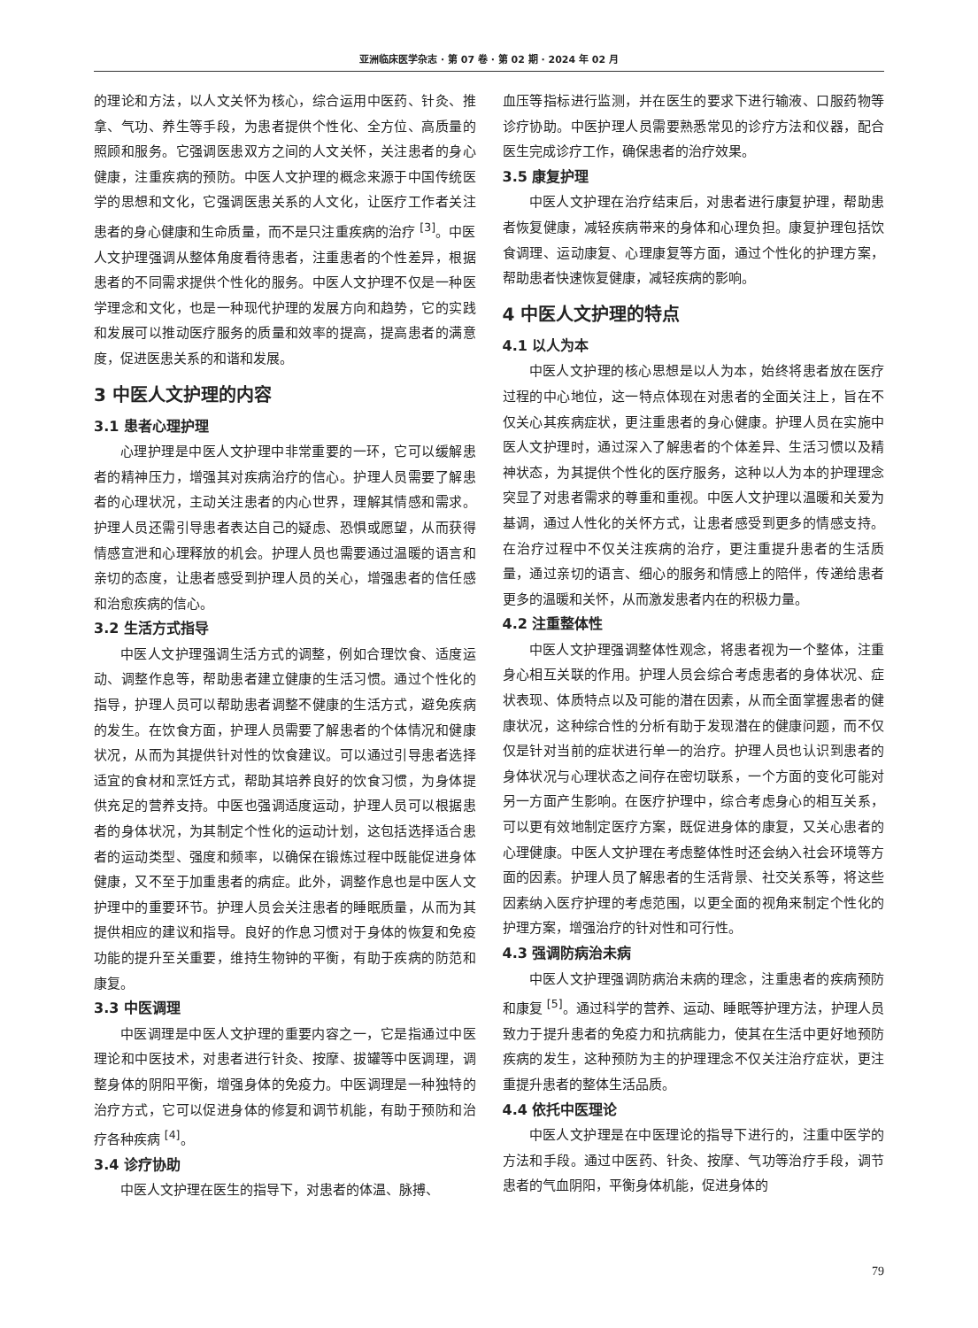亚洲临床医学杂志 · 第 07 卷 · 第 02 期 · 2024 年 02 月
的理论和方法，以人文关怀为核心，综合运用中医药、针灸、推拿、气功、养生等手段，为患者提供个性化、全方位、高质量的照顾和服务。它强调医患双方之间的人文关怀，关注患者的身心健康，注重疾病的预防。中医人文护理的概念来源于中国传统医学的思想和文化，它强调医患关系的人文化，让医疗工作者关注患者的身心健康和生命质量，而不是只注重疾病的治疗 <sup>[3]</sup>。中医人文护理强调从整体角度看待患者，注重患者的个性差异，根据患者的不同需求提供个性化的服务。中医人文护理不仅是一种医学理念和文化，也是一种现代护理的发展方向和趋势，它的实践和发展可以推动医疗服务的质量和效率的提高，提高患者的满意度，促进医患关系的和谐和发展。
3 中医人文护理的内容
3.1 患者心理护理
心理护理是中医人文护理中非常重要的一环，它可以缓解患者的精神压力，增强其对疾病治疗的信心。护理人员需要了解患者的心理状况，主动关注患者的内心世界，理解其情感和需求。护理人员还需引导患者表达自己的疑虑、恐惧或愿望，从而获得情感宣泄和心理释放的机会。护理人员也需要通过温暖的语言和亲切的态度，让患者感受到护理人员的关心，增强患者的信任感和治愈疾病的信心。
3.2 生活方式指导
中医人文护理强调生活方式的调整，例如合理饮食、适度运动、调整作息等，帮助患者建立健康的生活习惯。通过个性化的指导，护理人员可以帮助患者调整不健康的生活方式，避免疾病的发生。在饮食方面，护理人员需要了解患者的个体情况和健康状况，从而为其提供针对性的饮食建议。可以通过引导患者选择适宜的食材和烹饪方式，帮助其培养良好的饮食习惯，为身体提供充足的营养支持。中医也强调适度运动，护理人员可以根据患者的身体状况，为其制定个性化的运动计划，这包括选择适合患者的运动类型、强度和频率，以确保在锻炼过程中既能促进身体健康，又不至于加重患者的病症。此外，调整作息也是中医人文护理中的重要环节。护理人员会关注患者的睡眠质量，从而为其提供相应的建议和指导。良好的作息习惯对于身体的恢复和免疫功能的提升至关重要，维持生物钟的平衡，有助于疾病的防范和康复。
3.3 中医调理
中医调理是中医人文护理的重要内容之一，它是指通过中医理论和中医技术，对患者进行针灸、按摩、拔罐等中医调理，调整身体的阴阳平衡，增强身体的免疫力。中医调理是一种独特的治疗方式，它可以促进身体的修复和调节机能，有助于预防和治疗各种疾病 <sup>[4]</sup>。
3.4 诊疗协助
中医人文护理在医生的指导下，对患者的体温、脉搏、
血压等指标进行监测，并在医生的要求下进行输液、口服药物等诊疗协助。中医护理人员需要熟悉常见的诊疗方法和仪器，配合医生完成诊疗工作，确保患者的治疗效果。
3.5 康复护理
中医人文护理在治疗结束后，对患者进行康复护理，帮助患者恢复健康，减轻疾病带来的身体和心理负担。康复护理包括饮食调理、运动康复、心理康复等方面，通过个性化的护理方案，帮助患者快速恢复健康，减轻疾病的影响。
4 中医人文护理的特点
4.1 以人为本
中医人文护理的核心思想是以人为本，始终将患者放在医疗过程的中心地位，这一特点体现在对患者的全面关注上，旨在不仅关心其疾病症状，更注重患者的身心健康。护理人员在实施中医人文护理时，通过深入了解患者的个体差异、生活习惯以及精神状态，为其提供个性化的医疗服务，这种以人为本的护理理念突显了对患者需求的尊重和重视。中医人文护理以温暖和关爱为基调，通过人性化的关怀方式，让患者感受到更多的情感支持。在治疗过程中不仅关注疾病的治疗，更注重提升患者的生活质量，通过亲切的语言、细心的服务和情感上的陪伴，传递给患者更多的温暖和关怀，从而激发患者内在的积极力量。
4.2 注重整体性
中医人文护理强调整体性观念，将患者视为一个整体，注重身心相互关联的作用。护理人员会综合考虑患者的身体状况、症状表现、体质特点以及可能的潜在因素，从而全面掌握患者的健康状况，这种综合性的分析有助于发现潜在的健康问题，而不仅仅是针对当前的症状进行单一的治疗。护理人员也认识到患者的身体状况与心理状态之间存在密切联系，一个方面的变化可能对另一方面产生影响。在医疗护理中，综合考虑身心的相互关系，可以更有效地制定医疗方案，既促进身体的康复，又关心患者的心理健康。中医人文护理在考虑整体性时还会纳入社会环境等方面的因素。护理人员了解患者的生活背景、社交关系等，将这些因素纳入医疗护理的考虑范围，以更全面的视角来制定个性化的护理方案，增强治疗的针对性和可行性。
4.3 强调防病治未病
中医人文护理强调防病治未病的理念，注重患者的疾病预防和康复 <sup>[5]</sup>。通过科学的营养、运动、睡眠等护理方法，护理人员致力于提升患者的免疫力和抗病能力，使其在生活中更好地预防疾病的发生，这种预防为主的护理理念不仅关注治疗症状，更注重提升患者的整体生活品质。
4.4 依托中医理论
中医人文护理是在中医理论的指导下进行的，注重中医学的方法和手段。通过中医药、针灸、按摩、气功等治疗手段，调节患者的气血阴阳，平衡身体机能，促进身体的
79